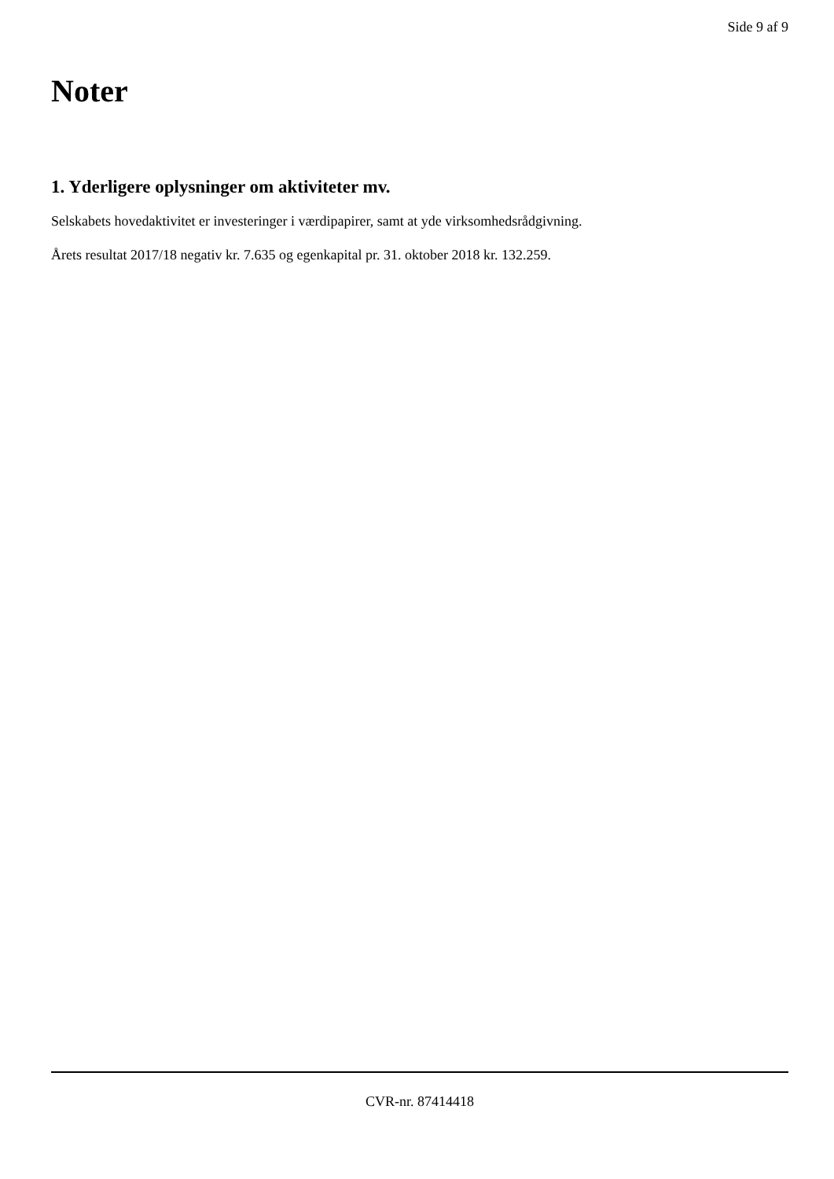Side 9 af 9
Noter
1. Yderligere oplysninger om aktiviteter mv.
Selskabets hovedaktivitet er investeringer i værdipapirer, samt at yde virksomhedsrådgivning.
Årets resultat 2017/18 negativ kr. 7.635 og egenkapital pr. 31. oktober 2018 kr. 132.259.
CVR-nr. 87414418